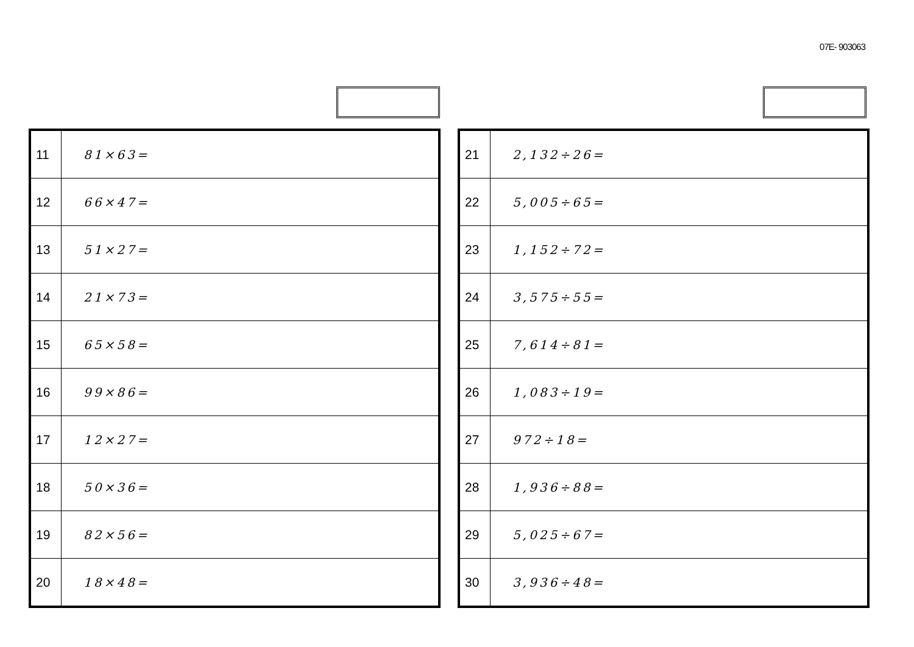07E- 903063
| 11 | 81×63= |
| 12 | 66×47= |
| 13 | 51×27= |
| 14 | 21×73= |
| 15 | 65×58= |
| 16 | 99×86= |
| 17 | 12×27= |
| 18 | 50×36= |
| 19 | 82×56= |
| 20 | 18×48= |
| 21 | 2,132÷26= |
| 22 | 5,005÷65= |
| 23 | 1,152÷72= |
| 24 | 3,575÷55= |
| 25 | 7,614÷81= |
| 26 | 1,083÷19= |
| 27 | 972÷18= |
| 28 | 1,936÷88= |
| 29 | 5,025÷67= |
| 30 | 3,936÷48= |